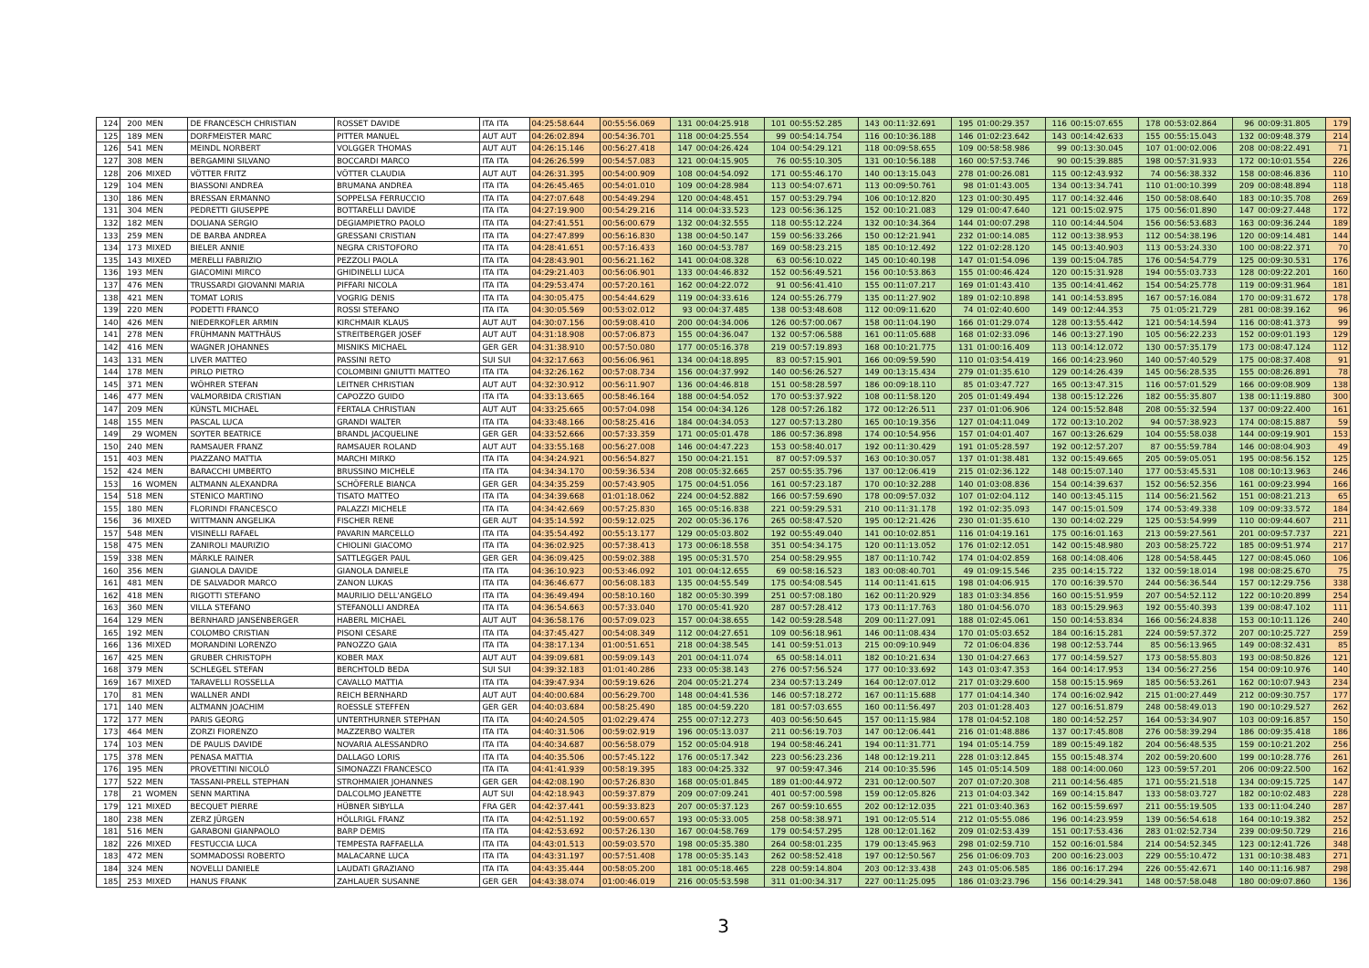| 124 | 200 | MEN | DE FRANCESCH CHRISTIAN | ROSSET DAVIDE | ITA ITA | 04:25:58.644 | 00:55:56.069 | 131 | 00:04:25.918 | 101 | 00:55:52.285 | 143 | 00:11:32.691 | 195 | 01:00:29.357 | 116 | 00:15:07.655 | 178 | 00:53:02.864 | 96 | 00:09:31.805 | 179 |
| 125 | 189 | MEN | DORFMEISTER MARC | PITTER MANUEL | AUT AUT | 04:26:02.894 | 00:54:36.701 | 118 | 00:04:25.554 | 99 | 00:54:14.754 | 116 | 00:10:36.188 | 146 | 01:02:23.642 | 143 | 00:14:42.633 | 155 | 00:55:15.043 | 132 | 00:09:48.379 | 214 |
| 126 | 541 | MEN | MEINDL NORBERT | VOLGGER THOMAS | AUT AUT | 04:26:15.146 | 00:56:27.418 | 147 | 00:04:26.424 | 104 | 00:54:29.121 | 118 | 00:09:58.655 | 109 | 00:58:58.986 | 99 | 00:13:30.045 | 107 | 01:00:02.006 | 208 | 00:08:22.491 | 71 |
| 127 | 308 | MEN | BERGAMINI SILVANO | BOCCARDI MARCO | ITA ITA | 04:26:26.599 | 00:54:57.083 | 121 | 00:04:15.905 | 76 | 00:55:10.305 | 131 | 00:10:56.188 | 160 | 00:57:53.746 | 90 | 00:15:39.885 | 198 | 00:57:31.933 | 172 | 00:10:01.554 | 226 |
| 128 | 206 | MIXED | VÖTTER FRITZ | VÖTTER CLAUDIA | AUT AUT | 04:26:31.395 | 00:54:00.909 | 108 | 00:04:54.092 | 171 | 00:55:46.170 | 140 | 00:13:15.043 | 278 | 01:00:26.081 | 115 | 00:12:43.932 | 74 | 00:56:38.332 | 158 | 00:08:46.836 | 110 |
| 129 | 104 | MEN | BIASSONI ANDREA | BRUMANA ANDREA | ITA ITA | 04:26:45.465 | 00:54:01.010 | 109 | 00:04:28.984 | 113 | 00:54:07.671 | 113 | 00:09:50.761 | 98 | 01:01:43.005 | 134 | 00:13:34.741 | 110 | 01:00:10.399 | 209 | 00:08:48.894 | 118 |
| 130 | 186 | MEN | BRESSAN ERMANNO | SOPPELSA FERRUCCIO | ITA ITA | 04:27:07.648 | 00:54:49.294 | 120 | 00:04:48.451 | 157 | 00:53:29.794 | 106 | 00:10:12.820 | 123 | 01:00:30.495 | 117 | 00:14:32.446 | 150 | 00:58:08.640 | 183 | 00:10:35.708 | 269 |
| 131 | 304 | MEN | PEDRETTI GIUSEPPE | BOTTARELLI DAVIDE | ITA ITA | 04:27:19.900 | 00:54:29.216 | 114 | 00:04:33.523 | 123 | 00:56:36.125 | 152 | 00:10:21.083 | 129 | 01:00:47.640 | 121 | 00:15:02.975 | 175 | 00:56:01.890 | 147 | 00:09:27.448 | 172 |
| 132 | 182 | MEN | DOLIANA SERGIO | DEGIAMPIETRO PAOLO | ITA ITA | 04:27:41.551 | 00:56:00.679 | 132 | 00:04:32.555 | 118 | 00:55:12.224 | 132 | 00:10:34.364 | 144 | 01:00:07.298 | 110 | 00:14:44.504 | 156 | 00:56:53.683 | 163 | 00:09:36.244 | 189 |
| 133 | 259 | MEN | DE BARBA ANDREA | GRESSANI CRISTIAN | ITA ITA | 04:27:47.899 | 00:56:16.830 | 138 | 00:04:50.147 | 159 | 00:56:33.266 | 150 | 00:12:21.941 | 232 | 01:00:14.085 | 112 | 00:13:38.953 | 112 | 00:54:38.196 | 120 | 00:09:14.481 | 144 |
| 134 | 173 | MIXED | BIELER ANNIE | NEGRA CRISTOFORO | ITA ITA | 04:28:41.651 | 00:57:16.433 | 160 | 00:04:53.787 | 169 | 00:58:23.215 | 185 | 00:10:12.492 | 122 | 01:02:28.120 | 145 | 00:13:40.903 | 113 | 00:53:24.330 | 100 | 00:08:22.371 | 70 |
| 135 | 143 | MIXED | MERELLI FABRIZIO | PEZZOLI PAOLA | ITA ITA | 04:28:43.901 | 00:56:21.162 | 141 | 00:04:08.328 | 63 | 00:56:10.022 | 145 | 00:10:40.198 | 147 | 01:01:54.096 | 139 | 00:15:04.785 | 176 | 00:54:54.779 | 125 | 00:09:30.531 | 176 |
| 136 | 193 | MEN | GIACOMINI MIRCO | GHIDINELLI LUCA | ITA ITA | 04:29:21.403 | 00:56:06.901 | 133 | 00:04:46.832 | 152 | 00:56:49.521 | 156 | 00:10:53.863 | 155 | 01:00:46.424 | 120 | 00:15:31.928 | 194 | 00:55:03.733 | 128 | 00:09:22.201 | 160 |
| 137 | 476 | MEN | TRUSSARDI GIOVANNI MARIA | PIFFARI NICOLA | ITA ITA | 04:29:53.474 | 00:57:20.161 | 162 | 00:04:22.072 | 91 | 00:56:41.410 | 155 | 00:11:07.217 | 169 | 01:01:43.410 | 135 | 00:14:41.462 | 154 | 00:54:25.778 | 119 | 00:09:31.964 | 181 |
| 138 | 421 | MEN | TOMAT LORIS | VOGRIG DENIS | ITA ITA | 04:30:05.475 | 00:54:44.629 | 119 | 00:04:33.616 | 124 | 00:55:26.779 | 135 | 00:11:27.902 | 189 | 01:02:10.898 | 141 | 00:14:53.895 | 167 | 00:57:16.084 | 170 | 00:09:31.672 | 178 |
| 139 | 220 | MEN | PODETTI FRANCO | ROSSI STEFANO | ITA ITA | 04:30:05.569 | 00:53:02.012 | 93 | 00:04:37.485 | 138 | 00:53:48.608 | 112 | 00:09:11.620 | 74 | 01:02:40.600 | 149 | 00:12:44.353 | 75 | 01:05:21.729 | 281 | 00:08:39.162 | 96 |
| 140 | 426 | MEN | NIEDERKOFLER ARMIN | KIRCHMAIR KLAUS | AUT AUT | 04:30:07.156 | 00:59:08.410 | 200 | 00:04:34.006 | 126 | 00:57:00.067 | 158 | 00:11:04.190 | 166 | 01:01:29.074 | 128 | 00:13:55.442 | 121 | 00:54:14.594 | 116 | 00:08:41.373 | 99 |
| 141 | 278 | MEN | FRÜHMANN MATTHÄUS | STREITBERGER JOSEF | AUT AUT | 04:31:18.908 | 00:57:06.873 | 155 | 00:04:36.047 | 132 | 00:57:06.588 | 161 | 00:11:05.688 | 168 | 01:02:33.096 | 146 | 00:13:27.190 | 105 | 00:56:22.233 | 152 | 00:09:01.193 | 129 |
| 142 | 416 | MEN | WAGNER JOHANNES | MISNIKS MICHAEL | GER GER | 04:31:38.910 | 00:57:50.080 | 177 | 00:05:16.378 | 219 | 00:57:19.893 | 168 | 00:10:21.775 | 131 | 01:00:16.409 | 113 | 00:14:12.072 | 130 | 00:57:35.179 | 173 | 00:08:47.124 | 112 |
| 143 | 131 | MEN | LIVER MATTEO | PASSINI RETO | SUI SUI | 04:32:17.663 | 00:56:06.961 | 134 | 00:04:18.895 | 83 | 00:57:15.901 | 166 | 00:09:59.590 | 110 | 01:03:54.419 | 166 | 00:14:23.960 | 140 | 00:57:40.529 | 175 | 00:08:37.408 | 91 |
| 144 | 178 | MEN | PIRLO PIETRO | COLOMBINI GNIUTTI MATTEO | ITA ITA | 04:32:26.162 | 00:57:08.734 | 156 | 00:04:37.992 | 140 | 00:56:26.527 | 149 | 00:13:15.434 | 279 | 01:01:35.610 | 129 | 00:14:26.439 | 145 | 00:56:28.535 | 155 | 00:08:26.891 | 78 |
| 145 | 371 | MEN | WÖHRER STEFAN | LEITNER CHRISTIAN | AUT AUT | 04:32:30.912 | 00:56:11.907 | 136 | 00:04:46.818 | 151 | 00:58:28.597 | 186 | 00:09:18.110 | 85 | 01:03:47.727 | 165 | 00:13:47.315 | 116 | 00:57:01.529 | 166 | 00:09:08.909 | 138 |
| 146 | 477 | MEN | VALMORBIDA CRISTIAN | CAPOZZO GUIDO | ITA ITA | 04:33:13.665 | 00:58:46.164 | 188 | 00:04:54.052 | 170 | 00:53:37.922 | 108 | 00:11:58.120 | 205 | 01:01:49.494 | 138 | 00:15:12.226 | 182 | 00:55:35.807 | 138 | 00:11:19.880 | 300 |
| 147 | 209 | MEN | KÜNSTL MICHAEL | FERTALA CHRISTIAN | AUT AUT | 04:33:25.665 | 00:57:04.098 | 154 | 00:04:34.126 | 128 | 00:57:26.182 | 172 | 00:12:26.511 | 237 | 01:01:06.906 | 124 | 00:15:52.848 | 208 | 00:55:32.594 | 137 | 00:09:22.400 | 161 |
| 148 | 155 | MEN | PASCAL LUCA | GRANDI WALTER | ITA ITA | 04:33:48.166 | 00:58:25.416 | 184 | 00:04:34.053 | 127 | 00:57:13.280 | 165 | 00:10:19.356 | 127 | 01:04:11.049 | 172 | 00:13:10.202 | 94 | 00:57:38.923 | 174 | 00:08:15.887 | 59 |
| 149 | 29 | WOMEN | SOYTER BEATRICE | BRANDL JACQUELINE | GER GER | 04:33:52.666 | 00:57:33.359 | 171 | 00:05:01.478 | 186 | 00:57:36.898 | 174 | 00:10:54.956 | 157 | 01:04:01.407 | 167 | 00:13:26.629 | 104 | 00:55:58.038 | 144 | 00:09:19.901 | 153 |
| 150 | 240 | MEN | RAMSAUER FRANZ | RAMSAUER ROLAND | AUT AUT | 04:33:55.168 | 00:56:27.008 | 146 | 00:04:47.223 | 153 | 00:58:40.017 | 192 | 00:11:30.429 | 191 | 01:05:28.597 | 192 | 00:12:57.207 | 87 | 00:55:59.784 | 146 | 00:08:04.903 | 49 |
| 151 | 403 | MEN | PIAZZANO MATTIA | MARCHI MIRKO | ITA ITA | 04:34:24.921 | 00:56:54.827 | 150 | 00:04:21.151 | 87 | 00:57:09.537 | 163 | 00:10:30.057 | 137 | 01:01:38.481 | 132 | 00:15:49.665 | 205 | 00:59:05.051 | 195 | 00:08:56.152 | 125 |
| 152 | 424 | MEN | BARACCHI UMBERTO | BRUSSINO MICHELE | ITA ITA | 04:34:34.170 | 00:59:36.534 | 208 | 00:05:32.665 | 257 | 00:55:35.796 | 137 | 00:12:06.419 | 215 | 01:02:36.122 | 148 | 00:15:07.140 | 177 | 00:53:45.531 | 108 | 00:10:13.963 | 246 |
| 153 | 16 | WOMEN | ALTMANN ALEXANDRA | SCHÖFERLE BIANCA | GER GER | 04:34:35.259 | 00:57:43.905 | 175 | 00:04:51.056 | 161 | 00:57:23.187 | 170 | 00:10:32.288 | 140 | 01:03:08.836 | 154 | 00:14:39.637 | 152 | 00:56:52.356 | 161 | 00:09:23.994 | 166 |
| 154 | 518 | MEN | STENICO MARTINO | TISATO MATTEO | ITA ITA | 04:34:39.668 | 01:01:18.062 | 224 | 00:04:52.882 | 166 | 00:57:59.690 | 178 | 00:09:57.032 | 107 | 01:02:04.112 | 140 | 00:13:45.115 | 114 | 00:56:21.562 | 151 | 00:08:21.213 | 65 |
| 155 | 180 | MEN | FLORINDI FRANCESCO | PALAZZI MICHELE | ITA ITA | 04:34:42.669 | 00:57:25.830 | 165 | 00:05:16.838 | 221 | 00:59:29.531 | 210 | 00:11:31.178 | 192 | 01:02:35.093 | 147 | 00:15:01.509 | 174 | 00:53:49.338 | 109 | 00:09:33.572 | 184 |
| 156 | 36 | MIXED | WITTMANN ANGELIKA | FISCHER RENE | GER AUT | 04:35:14.592 | 00:59:12.025 | 202 | 00:05:36.176 | 265 | 00:58:47.520 | 195 | 00:12:21.426 | 230 | 01:01:35.610 | 130 | 00:14:02.229 | 125 | 00:53:54.999 | 110 | 00:09:44.607 | 211 |
| 157 | 548 | MEN | VISINELLI RAFAEL | PAVARIN MARCELLO | ITA ITA | 04:35:54.492 | 00:55:13.177 | 129 | 00:05:03.802 | 192 | 00:55:49.040 | 141 | 00:10:02.851 | 116 | 01:04:19.161 | 175 | 00:16:01.163 | 213 | 00:59:27.561 | 201 | 00:09:57.737 | 221 |
| 158 | 475 | MEN | ZANIROLI MAURIZIO | CHIOLINI GIACOMO | ITA ITA | 04:36:02.925 | 00:57:38.413 | 173 | 00:06:18.558 | 351 | 00:54:34.175 | 120 | 00:11:13.052 | 176 | 01:02:12.051 | 142 | 00:15:48.980 | 203 | 00:58:25.722 | 185 | 00:09:51.974 | 217 |
| 159 | 338 | MEN | MÄRKLE RAINER | SATTLEGGER PAUL | GER GER | 04:36:09.425 | 00:59:02.388 | 195 | 00:05:31.570 | 254 | 00:58:29.955 | 187 | 00:11:10.742 | 174 | 01:04:02.859 | 168 | 00:14:08.406 | 128 | 00:54:58.445 | 127 | 00:08:45.060 | 106 |
| 160 | 356 | MEN | GIANOLA DAVIDE | GIANOLA DANIELE | ITA ITA | 04:36:10.923 | 00:53:46.092 | 101 | 00:04:12.655 | 69 | 00:58:16.523 | 183 | 00:08:40.701 | 49 | 01:09:15.546 | 235 | 00:14:15.722 | 132 | 00:59:18.014 | 198 | 00:08:25.670 | 75 |
| 161 | 481 | MEN | DE SALVADOR MARCO | ZANON LUKAS | ITA ITA | 04:36:46.677 | 00:56:08.183 | 135 | 00:04:55.549 | 175 | 00:54:08.545 | 114 | 00:11:41.615 | 198 | 01:04:06.915 | 170 | 00:16:39.570 | 244 | 00:56:36.544 | 157 | 00:12:29.756 | 338 |
| 162 | 418 | MEN | RIGOTTI STEFANO | MAURILIO DELL'ANGELO | ITA ITA | 04:36:49.494 | 00:58:10.160 | 182 | 00:05:30.399 | 251 | 00:57:08.180 | 162 | 00:11:20.929 | 183 | 01:03:34.856 | 160 | 00:15:51.959 | 207 | 00:54:52.112 | 122 | 00:10:20.899 | 254 |
| 163 | 360 | MEN | VILLA STEFANO | STEFANOLLI ANDREA | ITA ITA | 04:36:54.663 | 00:57:33.040 | 170 | 00:05:41.920 | 287 | 00:57:28.412 | 173 | 00:11:17.763 | 180 | 01:04:56.070 | 183 | 00:15:29.963 | 192 | 00:55:40.393 | 139 | 00:08:47.102 | 111 |
| 164 | 129 | MEN | BERNHARD JANSENBERGER | HABERL MICHAEL | AUT AUT | 04:36:58.176 | 00:57:09.023 | 157 | 00:04:38.655 | 142 | 00:59:28.548 | 209 | 00:11:27.091 | 188 | 01:02:45.061 | 150 | 00:14:53.834 | 166 | 00:56:24.838 | 153 | 00:10:11.126 | 240 |
| 165 | 192 | MEN | COLOMBO CRISTIAN | PISONI CESARE | ITA ITA | 04:37:45.427 | 00:54:08.349 | 112 | 00:04:27.651 | 109 | 00:56:18.961 | 146 | 00:11:08.434 | 170 | 01:05:03.652 | 184 | 00:16:15.281 | 224 | 00:59:57.372 | 207 | 00:10:25.727 | 259 |
| 166 | 136 | MIXED | MORANDINI LORENZO | PANOZZO GAIA | ITA ITA | 04:38:17.134 | 01:00:51.651 | 218 | 00:04:38.545 | 141 | 00:59:51.013 | 215 | 00:09:10.949 | 72 | 01:06:04.836 | 198 | 00:12:53.744 | 85 | 00:56:13.965 | 149 | 00:08:32.431 | 85 |
| 167 | 425 | MEN | GRUBER CHRISTOPH | KOBER MAX | AUT AUT | 04:39:09.681 | 00:59:09.143 | 201 | 00:04:11.074 | 65 | 00:58:14.011 | 182 | 00:10:21.634 | 130 | 01:04:27.663 | 177 | 00:14:59.527 | 173 | 00:58:55.803 | 193 | 00:08:50.826 | 121 |
| 168 | 379 | MEN | SCHLEGEL STEFAN | BERCHTOLD BEDA | SUI SUI | 04:39:32.183 | 01:01:40.286 | 233 | 00:05:38.143 | 276 | 00:57:56.524 | 177 | 00:10:33.692 | 143 | 01:03:47.353 | 164 | 00:14:17.953 | 134 | 00:56:27.256 | 154 | 00:09:10.976 | 140 |
| 169 | 167 | MIXED | TARAVELLI ROSSELLA | CAVALLO MATTIA | ITA ITA | 04:39:47.934 | 00:59:19.626 | 204 | 00:05:21.274 | 234 | 00:57:13.249 | 164 | 00:12:07.012 | 217 | 01:03:29.600 | 158 | 00:15:15.969 | 185 | 00:56:53.261 | 162 | 00:10:07.943 | 234 |
| 170 | 81 | MEN | WALLNER ANDI | REICH BERNHARD | AUT AUT | 04:40:00.684 | 00:56:29.700 | 148 | 00:04:41.536 | 146 | 00:57:18.272 | 167 | 00:11:15.688 | 177 | 01:04:14.340 | 174 | 00:16:02.942 | 215 | 01:00:27.449 | 212 | 00:09:30.757 | 177 |
| 171 | 140 | MEN | ALTMANN JOACHIM | ROESSLE STEFFEN | GER GER | 04:40:03.684 | 00:58:25.490 | 185 | 00:04:59.220 | 181 | 00:57:03.655 | 160 | 00:11:56.497 | 203 | 01:01:28.403 | 127 | 00:16:51.879 | 248 | 00:58:49.013 | 190 | 00:10:29.527 | 262 |
| 172 | 177 | MEN | PARIS GEORG | UNTERTHURNER STEPHAN | ITA ITA | 04:40:24.505 | 01:02:29.474 | 255 | 00:07:12.273 | 403 | 00:56:50.645 | 157 | 00:11:15.984 | 178 | 01:04:52.108 | 180 | 00:14:52.257 | 164 | 00:53:34.907 | 103 | 00:09:16.857 | 150 |
| 173 | 464 | MEN | ZORZI FIORENZO | MAZZERBO WALTER | ITA ITA | 04:40:31.506 | 00:59:02.919 | 196 | 00:05:13.037 | 211 | 00:56:19.703 | 147 | 00:12:06.441 | 216 | 01:01:48.886 | 137 | 00:17:45.808 | 276 | 00:58:39.294 | 186 | 00:09:35.418 | 186 |
| 174 | 103 | MEN | DE PAULIS DAVIDE | NOVARIA ALESSANDRO | ITA ITA | 04:40:34.687 | 00:56:58.079 | 152 | 00:05:04.918 | 194 | 00:58:46.241 | 194 | 00:11:31.771 | 194 | 01:05:14.759 | 189 | 00:15:49.182 | 204 | 00:56:48.535 | 159 | 00:10:21.202 | 256 |
| 175 | 378 | MEN | PENASA MATTIA | DALLAGO LORIS | ITA ITA | 04:40:35.506 | 00:57:45.122 | 176 | 00:05:17.342 | 223 | 00:56:23.236 | 148 | 00:12:19.211 | 228 | 01:03:12.845 | 155 | 00:15:48.374 | 202 | 00:59:20.600 | 199 | 00:10:28.776 | 261 |
| 176 | 195 | MEN | PROVETTINI NICOLÒ | SIMONAZZI FRANCESCO | ITA ITA | 04:41:41.939 | 00:58:19.395 | 183 | 00:04:25.332 | 97 | 00:59:47.346 | 214 | 00:10:35.596 | 145 | 01:05:14.509 | 188 | 00:14:00.060 | 123 | 00:59:57.201 | 206 | 00:09:22.500 | 162 |
| 177 | 522 | MEN | TASSANI-PRELL STEPHAN | STROHMAIER JOHANNES | GER GER | 04:42:08.190 | 00:57:26.830 | 168 | 00:05:01.845 | 189 | 01:00:44.972 | 231 | 00:12:00.507 | 207 | 01:07:20.308 | 211 | 00:14:56.485 | 171 | 00:55:21.518 | 134 | 00:09:15.725 | 147 |
| 178 | 21 | WOMEN | SENN MARTINA | DALCOLMO JEANETTE | AUT SUI | 04:42:18.943 | 00:59:37.879 | 209 | 00:07:09.241 | 401 | 00:57:00.598 | 159 | 00:12:05.826 | 213 | 01:04:03.342 | 169 | 00:14:15.847 | 133 | 00:58:03.727 | 182 | 00:10:02.483 | 228 |
| 179 | 121 | MIXED | BECQUET PIERRE | HÜBNER SIBYLLA | FRA GER | 04:42:37.441 | 00:59:33.823 | 207 | 00:05:37.123 | 267 | 00:59:10.655 | 202 | 00:12:12.035 | 221 | 01:03:40.363 | 162 | 00:15:59.697 | 211 | 00:55:19.505 | 133 | 00:11:04.240 | 287 |
| 180 | 238 | MEN | ZERZ JÜRGEN | HÖLLRIGL FRANZ | ITA ITA | 04:42:51.192 | 00:59:00.657 | 193 | 00:05:33.005 | 258 | 00:58:38.971 | 191 | 00:12:05.514 | 212 | 01:05:55.086 | 196 | 00:14:23.959 | 139 | 00:56:54.618 | 164 | 00:10:19.382 | 252 |
| 181 | 516 | MEN | GARABONI GIANPAOLO | BARP DEMIS | ITA ITA | 04:42:53.692 | 00:57:26.130 | 167 | 00:04:58.769 | 179 | 00:54:57.295 | 128 | 00:12:01.162 | 209 | 01:02:53.439 | 151 | 00:17:53.436 | 283 | 01:02:52.734 | 239 | 00:09:50.729 | 216 |
| 182 | 226 | MIXED | FESTUCCIA LUCA | TEMPESTA RAFFAELLA | ITA ITA | 04:43:01.513 | 00:59:03.570 | 198 | 00:05:35.380 | 264 | 00:58:01.235 | 179 | 00:13:45.963 | 298 | 01:02:59.710 | 152 | 00:16:01.584 | 214 | 00:54:52.345 | 123 | 00:12:41.726 | 348 |
| 183 | 472 | MEN | SOMMADOSSI ROBERTO | MALACARNE LUCA | ITA ITA | 04:43:31.197 | 00:57:51.408 | 178 | 00:05:35.143 | 262 | 00:58:52.418 | 197 | 00:12:50.567 | 256 | 01:06:09.703 | 200 | 00:16:23.003 | 229 | 00:55:10.472 | 131 | 00:10:38.483 | 271 |
| 184 | 324 | MEN | NOVELLI DANIELE | LAUDATI GRAZIANO | ITA ITA | 04:43:35.444 | 00:58:05.200 | 181 | 00:05:18.465 | 228 | 00:59:14.804 | 203 | 00:12:33.438 | 243 | 01:05:06.585 | 186 | 00:16:17.294 | 226 | 00:55:42.671 | 140 | 00:11:16.987 | 298 |
| 185 | 253 | MIXED | HANUS FRANK | ZAHLAUER SUSANNE | GER GER | 04:43:38.074 | 01:00:46.019 | 216 | 00:05:53.598 | 311 | 01:00:34.317 | 227 | 00:11:25.095 | 186 | 01:03:23.796 | 156 | 00:14:29.341 | 148 | 00:57:58.048 | 180 | 00:09:07.860 | 136 |
3